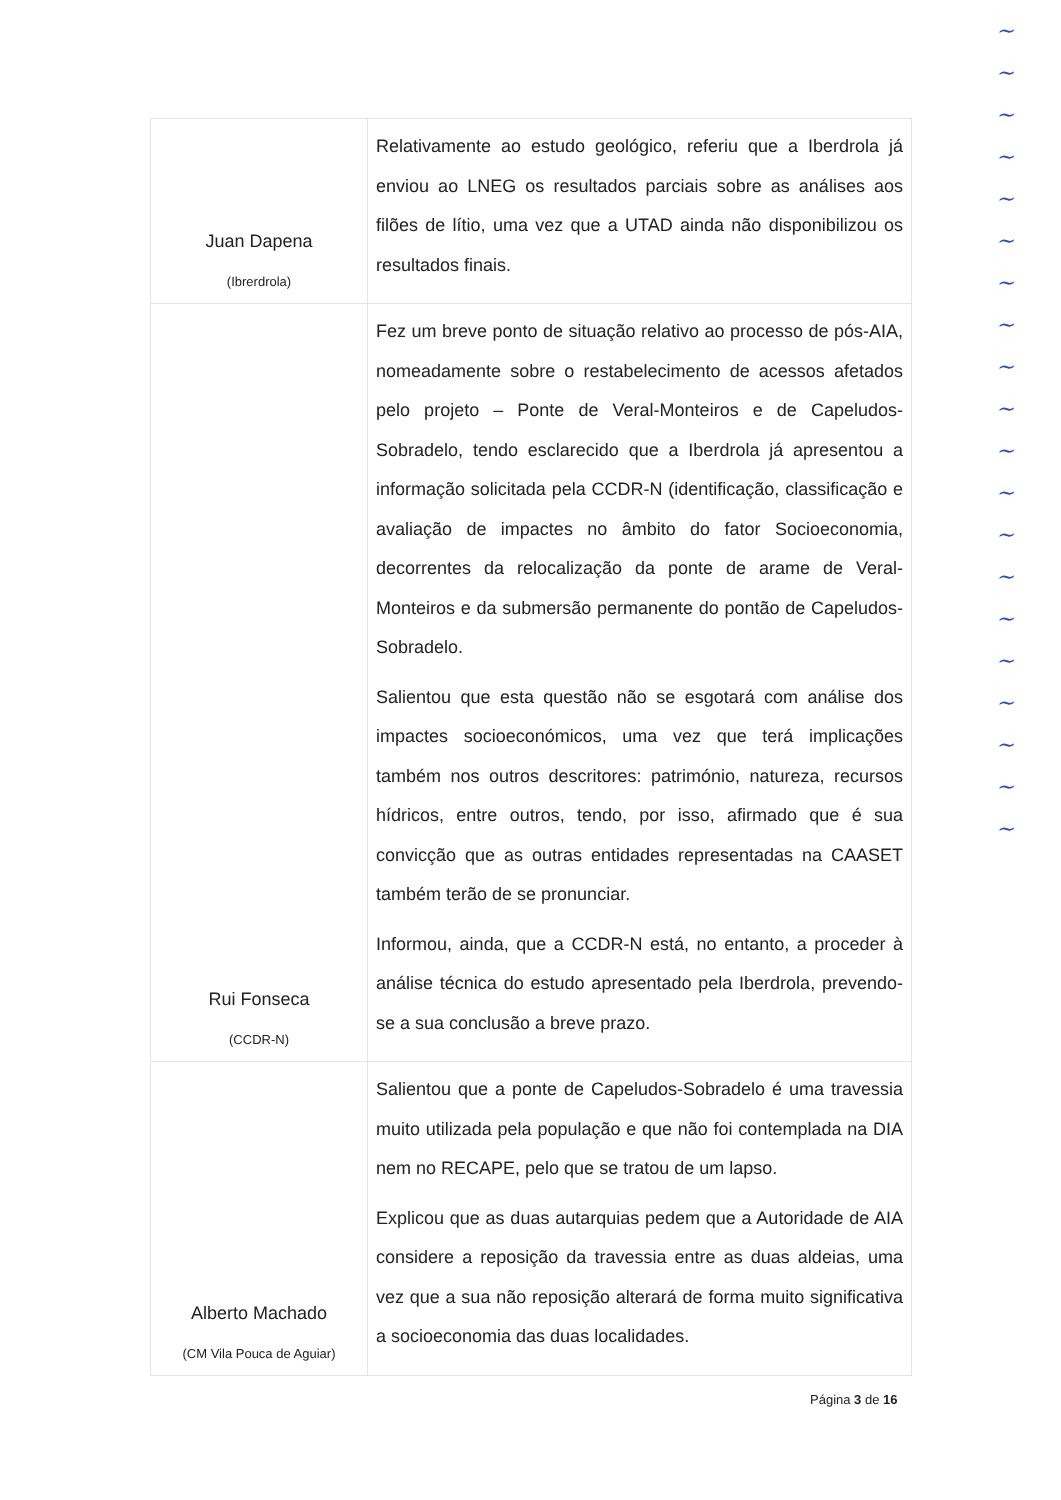| Juan Dapena (Ibrerdrola) | Relativamente ao estudo geológico, referiu que a Iberdrola já enviou ao LNEG os resultados parciais sobre as análises aos filões de lítio, uma vez que a UTAD ainda não disponibilizou os resultados finais. |
| Rui Fonseca (CCDR-N) | Fez um breve ponto de situação relativo ao processo de pós-AIA, nomeadamente sobre o restabelecimento de acessos afetados pelo projeto – Ponte de Veral-Monteiros e de Capeludos-Sobradelo, tendo esclarecido que a Iberdrola já apresentou a informação solicitada pela CCDR-N (identificação, classificação e avaliação de impactes no âmbito do fator Socioeconomia, decorrentes da relocalização da ponte de arame de Veral-Monteiros e da submersão permanente do pontão de Capeludos-Sobradelo. Salientou que esta questão não se esgotará com análise dos impactes socioeconómicos, uma vez que terá implicações também nos outros descritores: património, natureza, recursos hídricos, entre outros, tendo, por isso, afirmado que é sua convicção que as outras entidades representadas na CAASET também terão de se pronunciar. Informou, ainda, que a CCDR-N está, no entanto, a proceder à análise técnica do estudo apresentado pela Iberdrola, prevendo-se a sua conclusão a breve prazo. |
| Alberto Machado (CM Vila Pouca de Aguiar) | Salientou que a ponte de Capeludos-Sobradelo é uma travessia muito utilizada pela população e que não foi contemplada na DIA nem no RECAPE, pelo que se tratou de um lapso. Explicou que as duas autarquias pedem que a Autoridade de AIA considere a reposição da travessia entre as duas aldeias, uma vez que a sua não reposição alterará de forma muito significativa a socioeconomia das duas localidades. |
Página 3 de 16
~
~
~
~
~
~
~
~
~
~
~
~
~
~
~
~
~
~
~
~